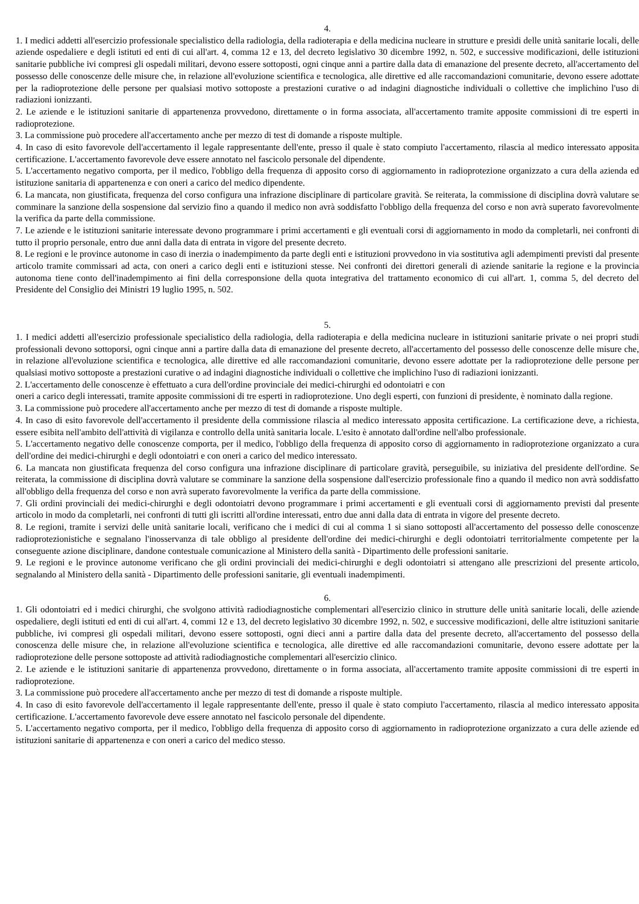4.
1. I medici addetti all'esercizio professionale specialistico della radiologia, della radioterapia e della medicina nucleare in strutture e presìdi delle unità sanitarie locali, delle aziende ospedaliere e degli istituti ed enti di cui all'art. 4, comma 12 e 13, del decreto legislativo 30 dicembre 1992, n. 502, e successive modificazioni, delle istituzioni sanitarie pubbliche ivi compresi gli ospedali militari, devono essere sottoposti, ogni cinque anni a partire dalla data di emanazione del presente decreto, all'accertamento del possesso delle conoscenze delle misure che, in relazione all'evoluzione scientifica e tecnologica, alle direttive ed alle raccomandazioni comunitarie, devono essere adottate per la radioprotezione delle persone per qualsiasi motivo sottoposte a prestazioni curative o ad indagini diagnostiche individuali o collettive che implichino l'uso di radiazioni ionizzanti.
2. Le aziende e le istituzioni sanitarie di appartenenza provvedono, direttamente o in forma associata, all'accertamento tramite apposite commissioni di tre esperti in radioprotezione.
3. La commissione può procedere all'accertamento anche per mezzo di test di domande a risposte multiple.
4. In caso di esito favorevole dell'accertamento il legale rappresentante dell'ente, presso il quale è stato compiuto l'accertamento, rilascia al medico interessato apposita certificazione. L'accertamento favorevole deve essere annotato nel fascicolo personale del dipendente.
5. L'accertamento negativo comporta, per il medico, l'obbligo della frequenza di apposito corso di aggiornamento in radioprotezione organizzato a cura della azienda ed istituzione sanitaria di appartenenza e con oneri a carico del medico dipendente.
6. La mancata, non giustificata, frequenza del corso configura una infrazione disciplinare di particolare gravità. Se reiterata, la commissione di disciplina dovrà valutare se comminare la sanzione della sospensione dal servizio fino a quando il medico non avrà soddisfatto l'obbligo della frequenza del corso e non avrà superato favorevolmente la verifica da parte della commissione.
7. Le aziende e le istituzioni sanitarie interessate devono programmare i primi accertamenti e gli eventuali corsi di aggiornamento in modo da completarli, nei confronti di tutto il proprio personale, entro due anni dalla data di entrata in vigore del presente decreto.
8. Le regioni e le province autonome in caso di inerzia o inadempimento da parte degli enti e istituzioni provvedono in via sostitutiva agli adempimenti previsti dal presente articolo tramite commissari ad acta, con oneri a carico degli enti e istituzioni stesse. Nei confronti dei direttori generali di aziende sanitarie la regione e la provincia autonoma tiene conto dell'inadempimento ai fini della corresponsione della quota integrativa del trattamento economico di cui all'art. 1, comma 5, del decreto del Presidente del Consiglio dei Ministri 19 luglio 1995, n. 502.
5.
1. I medici addetti all'esercizio professionale specialistico della radiologia, della radioterapia e della medicina nucleare in istituzioni sanitarie private o nei propri studi professionali devono sottoporsi, ogni cinque anni a partire dalla data di emanazione del presente decreto, all'accertamento del possesso delle conoscenze delle misure che, in relazione all'evoluzione scientifica e tecnologica, alle direttive ed alle raccomandazioni comunitarie, devono essere adottate per la radioprotezione delle persone per qualsiasi motivo sottoposte a prestazioni curative o ad indagini diagnostiche individuali o collettive che implichino l'uso di radiazioni ionizzanti.
2. L'accertamento delle conoscenze è effettuato a cura dell'ordine provinciale dei medici-chirurghi ed odontoiatri e con
oneri a carico degli interessati, tramite apposite commissioni di tre esperti in radioprotezione. Uno degli esperti, con funzioni di presidente, è nominato dalla regione.
3. La commissione può procedere all'accertamento anche per mezzo di test di domande a risposte multiple.
4. In caso di esito favorevole dell'accertamento il presidente della commissione rilascia al medico interessato apposita certificazione. La certificazione deve, a richiesta, essere esibita nell'ambito dell'attività di vigilanza e controllo della unità sanitaria locale. L'esito è annotato dall'ordine nell'albo professionale.
5. L'accertamento negativo delle conoscenze comporta, per il medico, l'obbligo della frequenza di apposito corso di aggiornamento in radioprotezione organizzato a cura dell'ordine dei medici-chirurghi e degli odontoiatri e con oneri a carico del medico interessato.
6. La mancata non giustificata frequenza del corso configura una infrazione disciplinare di particolare gravità, perseguibile, su iniziativa del presidente dell'ordine. Se reiterata, la commissione di disciplina dovrà valutare se comminare la sanzione della sospensione dall'esercizio professionale fino a quando il medico non avrà soddisfatto all'obbligo della frequenza del corso e non avrà superato favorevolmente la verifica da parte della commissione.
7. Gli ordini provinciali dei medici-chirurghi e degli odontoiatri devono programmare i primi accertamenti e gli eventuali corsi di aggiornamento previsti dal presente articolo in modo da completarli, nei confronti di tutti gli iscritti all'ordine interessati, entro due anni dalla data di entrata in vigore del presente decreto.
8. Le regioni, tramite i servizi delle unità sanitarie locali, verificano che i medici di cui al comma 1 si siano sottoposti all'accertamento del possesso delle conoscenze radioprotezionistiche e segnalano l'inosservanza di tale obbligo al presidente dell'ordine dei medici-chirurghi e degli odontoiatri territorialmente competente per la conseguente azione disciplinare, dandone contestuale comunicazione al Ministero della sanità - Dipartimento delle professioni sanitarie.
9. Le regioni e le province autonome verificano che gli ordini provinciali dei medici-chirurghi e degli odontoiatri si attengano alle prescrizioni del presente articolo, segnalando al Ministero della sanità - Dipartimento delle professioni sanitarie, gli eventuali inadempimenti.
6.
1. Gli odontoiatri ed i medici chirurghi, che svolgono attività radiodiagnostiche complementari all'esercizio clinico in strutture delle unità sanitarie locali, delle aziende ospedaliere, degli istituti ed enti di cui all'art. 4, commi 12 e 13, del decreto legislativo 30 dicembre 1992, n. 502, e successive modificazioni, delle altre istituzioni sanitarie pubbliche, ivi compresi gli ospedali militari, devono essere sottoposti, ogni dieci anni a partire dalla data del presente decreto, all'accertamento del possesso della conoscenza delle misure che, in relazione all'evoluzione scientifica e tecnologica, alle direttive ed alle raccomandazioni comunitarie, devono essere adottate per la radioprotezione delle persone sottoposte ad attività radiodiagnostiche complementari all'esercizio clinico.
2. Le aziende e le istituzioni sanitarie di appartenenza provvedono, direttamente o in forma associata, all'accertamento tramite apposite commissioni di tre esperti in radioprotezione.
3. La commissione può procedere all'accertamento anche per mezzo di test di domande a risposte multiple.
4. In caso di esito favorevole dell'accertamento il legale rappresentante dell'ente, presso il quale è stato compiuto l'accertamento, rilascia al medico interessato apposita certificazione. L'accertamento favorevole deve essere annotato nel fascicolo personale del dipendente.
5. L'accertamento negativo comporta, per il medico, l'obbligo della frequenza di apposito corso di aggiornamento in radioprotezione organizzato a cura delle aziende ed istituzioni sanitarie di appartenenza e con oneri a carico del medico stesso.